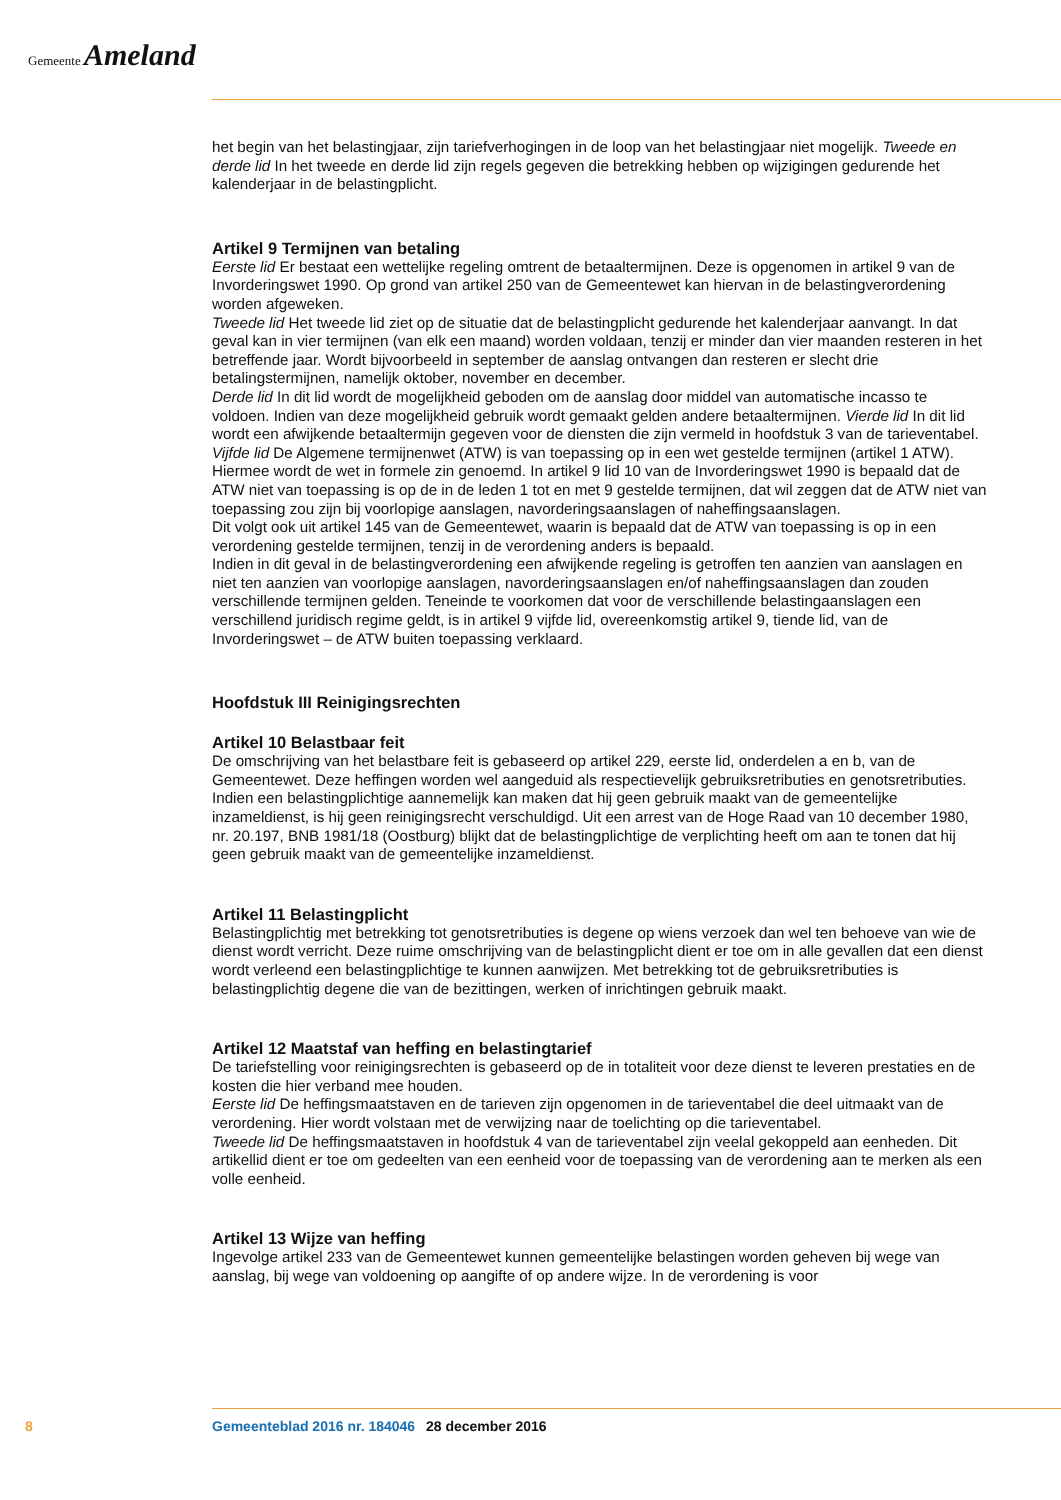Gemeente Ameland
het begin van het belastingjaar, zijn tariefverhogingen in de loop van het belastingjaar niet mogelijk. Tweede en derde lid In het tweede en derde lid zijn regels gegeven die betrekking hebben op wijzigingen gedurende het kalenderjaar in de belastingplicht.
Artikel 9 Termijnen van betaling
Eerste lid Er bestaat een wettelijke regeling omtrent de betaaltermijnen. Deze is opgenomen in artikel 9 van de Invorderingswet 1990. Op grond van artikel 250 van de Gemeentewet kan hiervan in de belastingverordening worden afgeweken.
Tweede lid Het tweede lid ziet op de situatie dat de belastingplicht gedurende het kalenderjaar aanvangt. In dat geval kan in vier termijnen (van elk een maand) worden voldaan, tenzij er minder dan vier maanden resteren in het betreffende jaar. Wordt bijvoorbeeld in september de aanslag ontvangen dan resteren er slecht drie betalingstermijnen, namelijk oktober, november en december.
Derde lid In dit lid wordt de mogelijkheid geboden om de aanslag door middel van automatische incasso te voldoen. Indien van deze mogelijkheid gebruik wordt gemaakt gelden andere betaaltermijnen. Vierde lid In dit lid wordt een afwijkende betaaltermijn gegeven voor de diensten die zijn vermeld in hoofdstuk 3 van de tarieventabel.
Vijfde lid De Algemene termijnenwet (ATW) is van toepassing op in een wet gestelde termijnen (artikel 1 ATW). Hiermee wordt de wet in formele zin genoemd. In artikel 9 lid 10 van de Invorderingswet 1990 is bepaald dat de ATW niet van toepassing is op de in de leden 1 tot en met 9 gestelde termijnen, dat wil zeggen dat de ATW niet van toepassing zou zijn bij voorlopige aanslagen, navorderingsaanslagen of naheffingsaanslagen.
Dit volgt ook uit artikel 145 van de Gemeentewet, waarin is bepaald dat de ATW van toepassing is op in een verordening gestelde termijnen, tenzij in de verordening anders is bepaald.
Indien in dit geval in de belastingverordening een afwijkende regeling is getroffen ten aanzien van aanslagen en niet ten aanzien van voorlopige aanslagen, navorderingsaanslagen en/of naheffingsaanslagen dan zouden verschillende termijnen gelden. Teneinde te voorkomen dat voor de verschillende belastingaanslagen een verschillend juridisch regime geldt, is in artikel 9 vijfde lid, overeenkomstig artikel 9, tiende lid, van de Invorderingswet – de ATW buiten toepassing verklaard.
Hoofdstuk III Reinigingsrechten
Artikel 10 Belastbaar feit
De omschrijving van het belastbare feit is gebaseerd op artikel 229, eerste lid, onderdelen a en b, van de Gemeentewet. Deze heffingen worden wel aangeduid als respectievelijk gebruiksretributies en genotsretributies.
Indien een belastingplichtige aannemelijk kan maken dat hij geen gebruik maakt van de gemeentelijke inzameldienst, is hij geen reinigingsrecht verschuldigd. Uit een arrest van de Hoge Raad van 10 december 1980, nr. 20.197, BNB 1981/18 (Oostburg) blijkt dat de belastingplichtige de verplichting heeft om aan te tonen dat hij geen gebruik maakt van de gemeentelijke inzameldienst.
Artikel 11 Belastingplicht
Belastingplichtig met betrekking tot genotsretributies is degene op wiens verzoek dan wel ten behoeve van wie de dienst wordt verricht. Deze ruime omschrijving van de belastingplicht dient er toe om in alle gevallen dat een dienst wordt verleend een belastingplichtige te kunnen aanwijzen. Met betrekking tot de gebruiksretributies is belastingplichtig degene die van de bezittingen, werken of inrichtingen gebruik maakt.
Artikel 12 Maatstaf van heffing en belastingtarief
De tariefstelling voor reinigingsrechten is gebaseerd op de in totaliteit voor deze dienst te leveren prestaties en de kosten die hier verband mee houden.
Eerste lid De heffingsmaatstaven en de tarieven zijn opgenomen in de tarieventabel die deel uitmaakt van de verordening. Hier wordt volstaan met de verwijzing naar de toelichting op die tarieventabel.
Tweede lid De heffingsmaatstaven in hoofdstuk 4 van de tarieventabel zijn veelal gekoppeld aan eenheden. Dit artikellid dient er toe om gedeelten van een eenheid voor de toepassing van de verordening aan te merken als een volle eenheid.
Artikel 13 Wijze van heffing
Ingevolge artikel 233 van de Gemeentewet kunnen gemeentelijke belastingen worden geheven bij wege van aanslag, bij wege van voldoening op aangifte of op andere wijze. In de verordening is voor
8 Gemeenteblad 2016 nr. 184046 28 december 2016